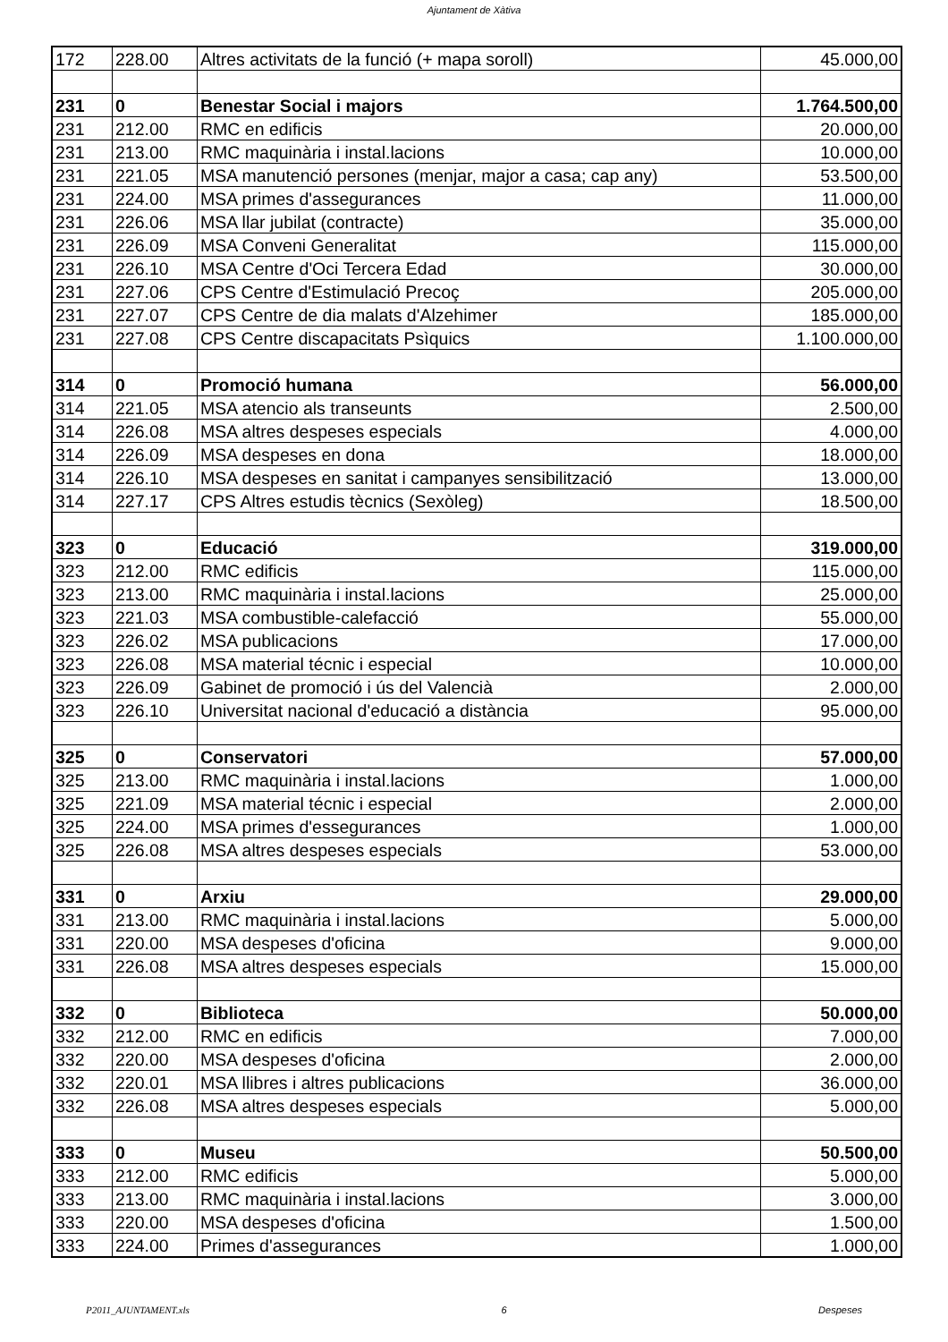Ajuntament de Xàtiva
| 172 | 228.00 | Altres activitats de la funció (+ mapa soroll) | 45.000,00 |
| 231 | 0 | Benestar Social i majors | 1.764.500,00 |
| 231 | 212.00 | RMC en edificis | 20.000,00 |
| 231 | 213.00 | RMC maquinària i instal.lacions | 10.000,00 |
| 231 | 221.05 | MSA manutenció persones (menjar, major a casa; cap any) | 53.500,00 |
| 231 | 224.00 | MSA primes d'assegurances | 11.000,00 |
| 231 | 226.06 | MSA llar jubilat (contracte) | 35.000,00 |
| 231 | 226.09 | MSA Conveni Generalitat | 115.000,00 |
| 231 | 226.10 | MSA Centre d'Oci Tercera Edad | 30.000,00 |
| 231 | 227.06 | CPS Centre d'Estimulació Precoç | 205.000,00 |
| 231 | 227.07 | CPS Centre de dia malats d'Alzehimer | 185.000,00 |
| 231 | 227.08 | CPS Centre discapacitats Psìquics | 1.100.000,00 |
| 314 | 0 | Promoció humana | 56.000,00 |
| 314 | 221.05 | MSA atencio als transeunts | 2.500,00 |
| 314 | 226.08 | MSA altres despeses especials | 4.000,00 |
| 314 | 226.09 | MSA despeses en dona | 18.000,00 |
| 314 | 226.10 | MSA despeses en sanitat i campanyes sensibilització | 13.000,00 |
| 314 | 227.17 | CPS Altres estudis tècnics (Sexòleg) | 18.500,00 |
| 323 | 0 | Educació | 319.000,00 |
| 323 | 212.00 | RMC edificis | 115.000,00 |
| 323 | 213.00 | RMC maquinària i instal.lacions | 25.000,00 |
| 323 | 221.03 | MSA combustible-calefacció | 55.000,00 |
| 323 | 226.02 | MSA publicacions | 17.000,00 |
| 323 | 226.08 | MSA material técnic i especial | 10.000,00 |
| 323 | 226.09 | Gabinet de promoció i ús del Valencià | 2.000,00 |
| 323 | 226.10 | Universitat nacional d'educació a distància | 95.000,00 |
| 325 | 0 | Conservatori | 57.000,00 |
| 325 | 213.00 | RMC maquinària i instal.lacions | 1.000,00 |
| 325 | 221.09 | MSA material técnic i especial | 2.000,00 |
| 325 | 224.00 | MSA primes d'essegurances | 1.000,00 |
| 325 | 226.08 | MSA altres despeses especials | 53.000,00 |
| 331 | 0 | Arxiu | 29.000,00 |
| 331 | 213.00 | RMC maquinària i instal.lacions | 5.000,00 |
| 331 | 220.00 | MSA despeses d'oficina | 9.000,00 |
| 331 | 226.08 | MSA altres despeses especials | 15.000,00 |
| 332 | 0 | Biblioteca | 50.000,00 |
| 332 | 212.00 | RMC en edificis | 7.000,00 |
| 332 | 220.00 | MSA despeses d'oficina | 2.000,00 |
| 332 | 220.01 | MSA llibres i altres publicacions | 36.000,00 |
| 332 | 226.08 | MSA altres despeses especials | 5.000,00 |
| 333 | 0 | Museu | 50.500,00 |
| 333 | 212.00 | RMC edificis | 5.000,00 |
| 333 | 213.00 | RMC maquinària i instal.lacions | 3.000,00 |
| 333 | 220.00 | MSA despeses d'oficina | 1.500,00 |
| 333 | 224.00 | Primes d'assegurances | 1.000,00 |
P2011_AJUNTAMENT.xls 6 Despeses